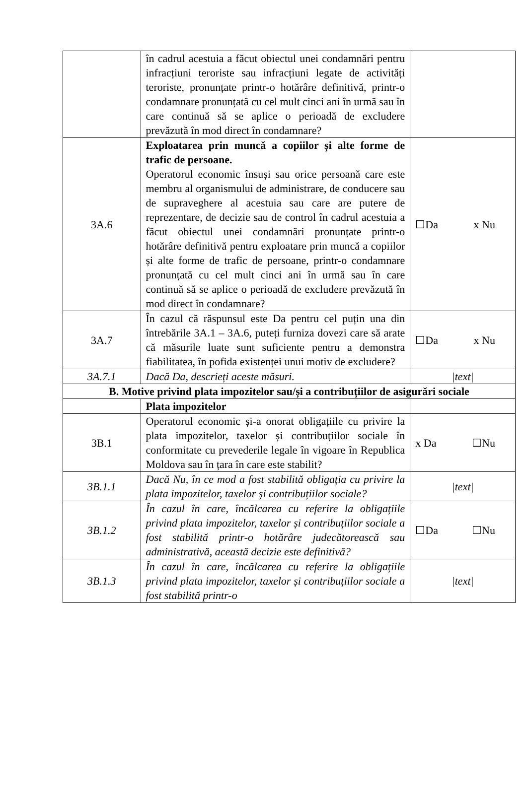| | în cadrul acestuia a făcut obiectul unei condamnări pentru infracțiuni teroriste sau infracțiuni legate de activități teroriste, pronunțate printr-o hotărâre definitivă, printr-o condamnare pronunțată cu cel mult cinci ani în urmă sau în care continuă să se aplice o perioadă de excludere prevăzută în mod direct în condamnare? | |
| 3A.6 | Exploatarea prin muncă a copiilor și alte forme de trafic de persoane. Operatorul economic însuși sau orice persoană care este membru al organismului de administrare, de conducere sau de supraveghere al acestuia sau care are putere de reprezentare, de decizie sau de control în cadrul acestuia a făcut obiectul unei condamnări pronunțate printr-o hotărâre definitivă pentru exploatare prin muncă a copiilor și alte forme de trafic de persoane, printr-o condamnare pronunțată cu cel mult cinci ani în urmă sau în care continuă să se aplice o perioadă de excludere prevăzută în mod direct în condamnare? | ☐Da x Nu |
| 3A.7 | În cazul că răspunsul este Da pentru cel puțin una din întrebările 3A.1 – 3A.6, puteți furniza dovezi care să arate că măsurile luate sunt suficiente pentru a demonstra fiabilitatea, în pofida existenței unui motiv de excludere? | ☐Da x Nu |
| 3A.7.1 | Dacă Da, descrieți aceste măsuri. | /text/ |
| B. Motive privind plata impozitelor sau/și a contribuțiilor de asigurări sociale | | |
| | Plata impozitelor | |
| 3B.1 | Operatorul economic și-a onorat obligațiile cu privire la plata impozitelor, taxelor și contribuțiilor sociale în conformitate cu prevederile legale în vigoare în Republica Moldova sau în țara în care este stabilit? | x Da ☐Nu |
| 3B.1.1 | Dacă Nu, în ce mod a fost stabilită obligația cu privire la plata impozitelor, taxelor și contribuțiilor sociale? | /text/ |
| 3B.1.2 | În cazul în care, încălcarea cu referire la obligațiile privind plata impozitelor, taxelor și contribuțiilor sociale a fost stabilită printr-o hotărâre judecătorească sau administrativă, această decizie este definitivă? | ☐Da ☐Nu |
| 3B.1.3 | În cazul în care, încălcarea cu referire la obligațiile privind plata impozitelor, taxelor și contribuțiilor sociale a fost stabilită printr-o | /text/ |